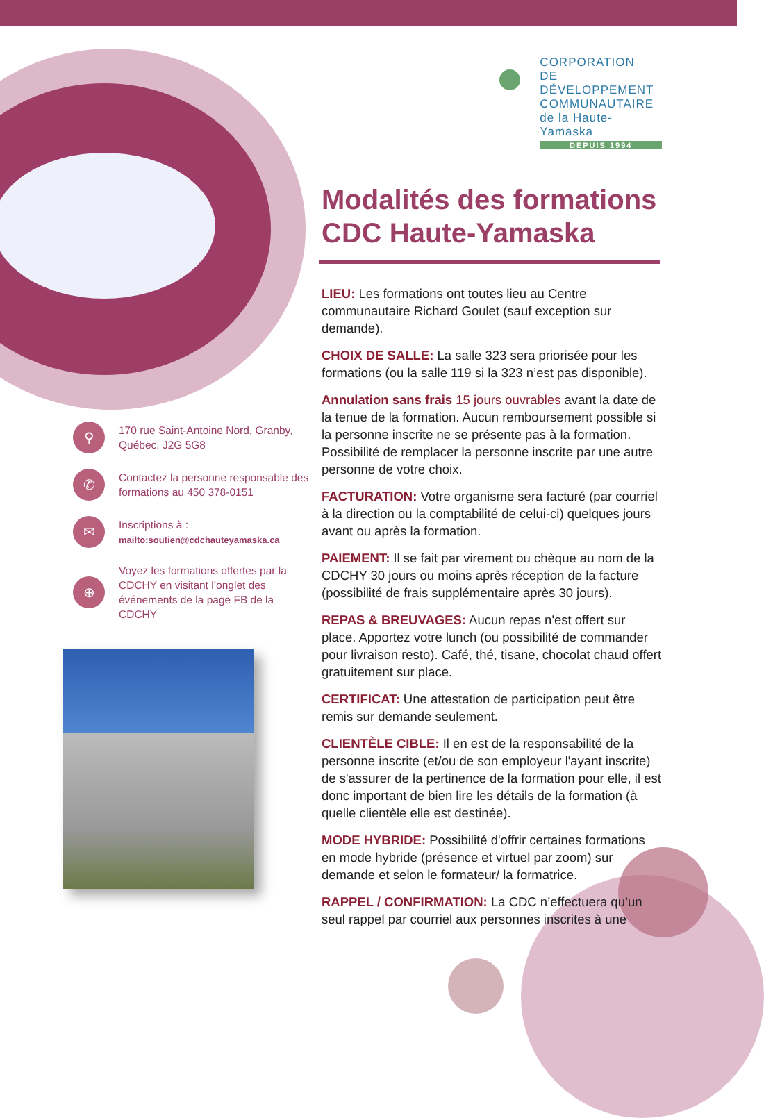⚲
170 rue Saint-Antoine Nord, Granby, Québec, J2G 5G8
✆
Contactez la personne responsable des formations au 450 378-0151
✉
Inscriptions à :
mailto:soutien@cdchauteyamaska.ca
⊕
Voyez les formations offertes par la CDCHY en visitant l’onglet des événements de la page FB de la CDCHY
CORPORATION
DE DÉVELOPPEMENT
COMMUNAUTAIRE
de la Haute-Yamaska
DEPUIS 1994
Modalités des formations CDC Haute-Yamaska
LIEU: Les formations ont toutes lieu au Centre communautaire Richard Goulet (sauf exception sur demande).
CHOIX DE SALLE: La salle 323 sera priorisée pour les formations (ou la salle 119 si la 323 n’est pas disponible).
Annulation sans frais 15 jours ouvrables avant la date de la tenue de la formation. Aucun remboursement possible si la personne inscrite ne se présente pas à la formation. Possibilité de remplacer la personne inscrite par une autre personne de votre choix.
FACTURATION: Votre organisme sera facturé (par courriel à la direction ou la comptabilité de celui-ci) quelques jours avant ou après la formation.
PAIEMENT: Il se fait par virement ou chèque au nom de la CDCHY 30 jours ou moins après réception de la facture (possibilité de frais supplémentaire après 30 jours).
REPAS & BREUVAGES: Aucun repas n'est offert sur place. Apportez votre lunch (ou possibilité de commander pour livraison resto). Café, thé, tisane, chocolat chaud offert gratuitement sur place.
CERTIFICAT: Une attestation de participation peut être remis sur demande seulement.
CLIENTÈLE CIBLE: Il en est de la responsabilité de la personne inscrite (et/ou de son employeur l'ayant inscrite) de s'assurer de la pertinence de la formation pour elle, il est donc important de bien lire les détails de la formation (à quelle clientèle elle est destinée).
MODE HYBRIDE: Possibilité d'offrir certaines formations en mode hybride (présence et virtuel par zoom) sur demande et selon le formateur/ la formatrice.
RAPPEL / CONFIRMATION: La CDC n’effectuera qu’un seul rappel par courriel aux personnes inscrites à une